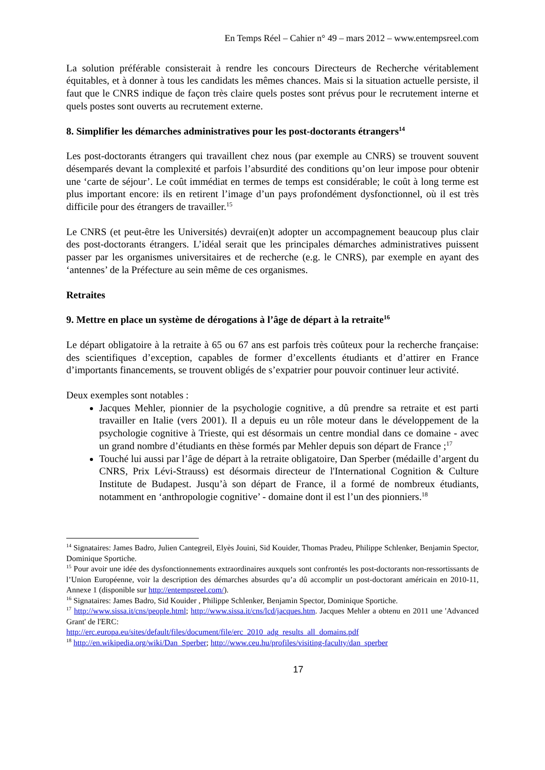En Temps Réel – Cahier n° 49 – mars 2012 – www.entempsreel.com
La solution préférable consisterait à rendre les concours Directeurs de Recherche véritablement équitables, et à donner à tous les candidats les mêmes chances. Mais si la situation actuelle persiste, il faut que le CNRS indique de façon très claire quels postes sont prévus pour le recrutement interne et quels postes sont ouverts au recrutement externe.
8. Simplifier les démarches administratives pour les post-doctorants étrangers<sup>14</sup>
Les post-doctorants étrangers qui travaillent chez nous (par exemple au CNRS) se trouvent souvent désemparés devant la complexité et parfois l’absurdité des conditions qu’on leur impose pour obtenir une ‘carte de séjour’. Le coût immédiat en termes de temps est considérable; le coût à long terme est plus important encore: ils en retirent l’image d’un pays profondément dysfonctionnel, où il est très difficile pour des étrangers de travailler.<sup>15</sup>
Le CNRS (et peut-être les Universités) devrai(en)t adopter un accompagnement beaucoup plus clair des post-doctorants étrangers. L’idéal serait que les principales démarches administratives puissent passer par les organismes universitaires et de recherche (e.g. le CNRS), par exemple en ayant des ‘antennes’ de la Préfecture au sein même de ces organismes.
Retraites
9. Mettre en place un système de dérogations à l’âge de départ à la retraite<sup>16</sup>
Le départ obligatoire à la retraite à 65 ou 67 ans est parfois très coûteux pour la recherche française: des scientifiques d’exception, capables de former d’excellents étudiants et d’attirer en France d’importants financements, se trouvent obligés de s’expatrier pour pouvoir continuer leur activité.
Deux exemples sont notables :
Jacques Mehler, pionnier de la psychologie cognitive, a dû prendre sa retraite et est parti travailler en Italie (vers 2001). Il a depuis eu un rôle moteur dans le développement de la psychologie cognitive à Trieste, qui est désormais un centre mondial dans ce domaine - avec un grand nombre d’étudiants en thèse formés par Mehler depuis son départ de France ;<sup>17</sup>
Touché lui aussi par l’âge de départ à la retraite obligatoire, Dan Sperber (médaille d’argent du CNRS, Prix Lévi-Strauss) est désormais directeur de l'International Cognition & Culture Institute de Budapest. Jusqu’à son départ de France, il a formé de nombreux étudiants, notamment en ‘anthropologie cognitive’ - domaine dont il est l’un des pionniers.<sup>18</sup>
<sup>14</sup> Signataires: James Badro, Julien Cantegreil, Elyès Jouini, Sid Kouider, Thomas Pradeu, Philippe Schlenker, Benjamin Spector, Dominique Sportiche.
<sup>15</sup> Pour avoir une idée des dysfonctionnements extraordinaires auxquels sont confrontés les post-doctorants non-ressortissants de l’Union Européenne, voir la description des démarches absurdes qu’a dû accomplir un post-doctorant américain en 2010-11, Annexe 1 (disponible sur http://entempsreel.com/).
<sup>16</sup> Signataires: James Badro, Sid Kouider , Philippe Schlenker, Benjamin Spector, Dominique Sportiche.
<sup>17</sup> http://www.sissa.it/cns/people.html; http://www.sissa.it/cns/lcd/jacques.htm. Jacques Mehler a obtenu en 2011 une 'Advanced Grant' de l'ERC:
http://erc.europa.eu/sites/default/files/document/file/erc_2010_adg_results_all_domains.pdf
<sup>18</sup> http://en.wikipedia.org/wiki/Dan_Sperber; http://www.ceu.hu/profiles/visiting-faculty/dan_sperber
17